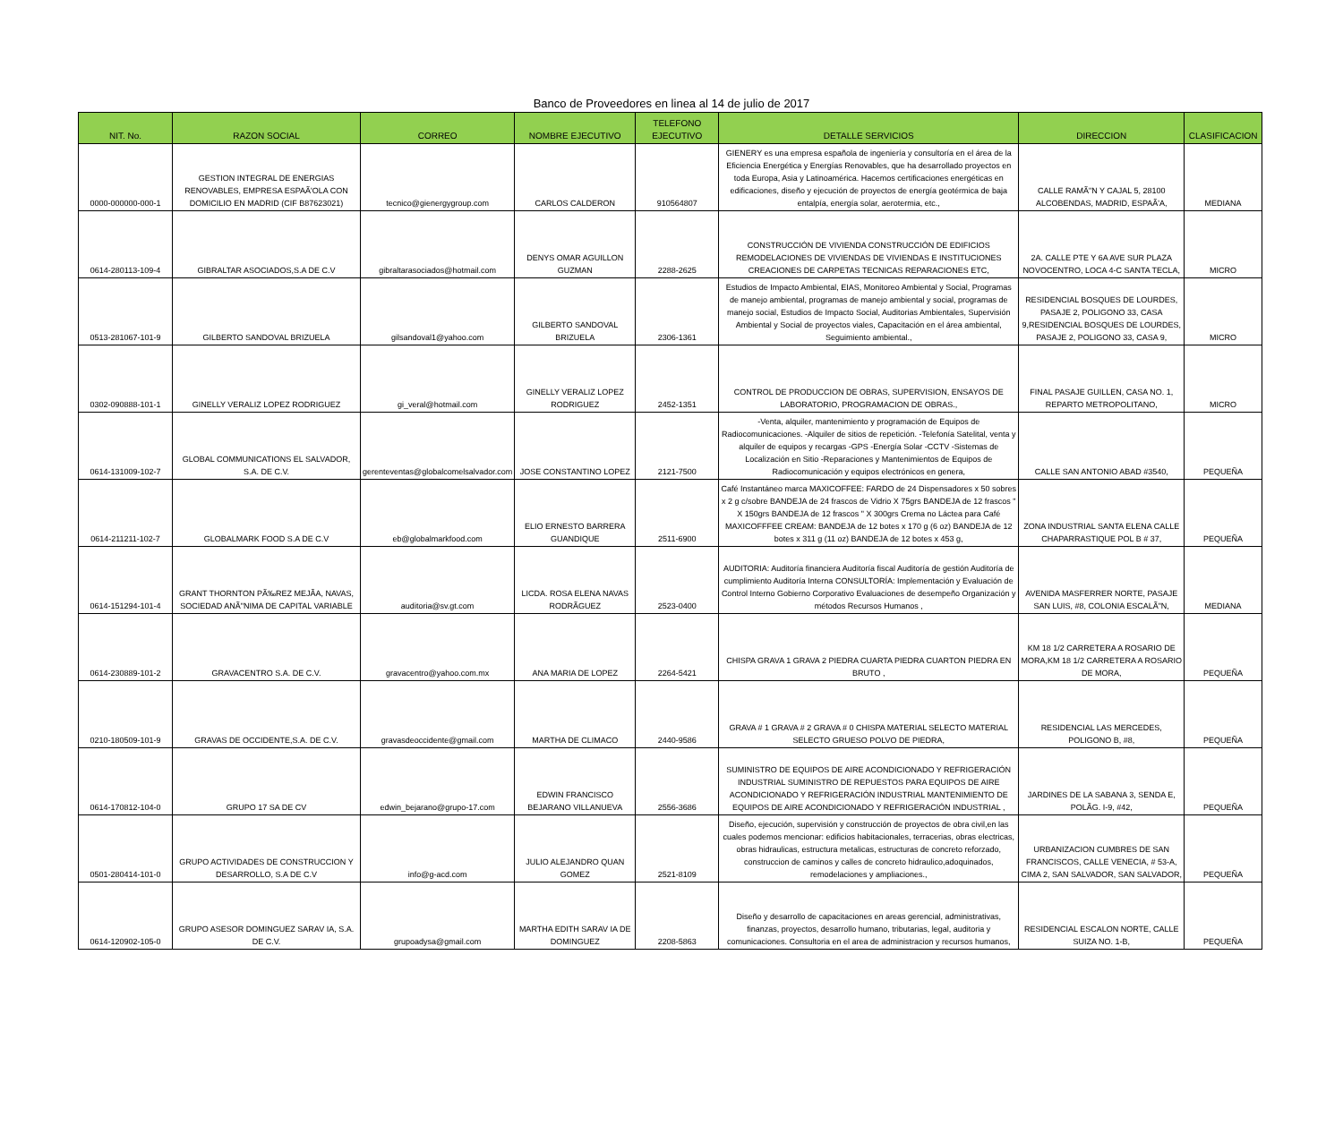Banco de Proveedores en linea al 14 de julio de 2017
| NIT. No. | RAZON SOCIAL | CORREO | NOMBRE EJECUTIVO | TELEFONO EJECUTIVO | DETALLE SERVICIOS | DIRECCION | CLASIFICACION |
| --- | --- | --- | --- | --- | --- | --- | --- |
| 0000-000000-000-1 | GESTION INTEGRAL DE ENERGIAS RENOVABLES, EMPRESA ESPAÃ'OLA CON DOMICILIO EN MADRID (CIF B87623021) | tecnico@gienergygroup.com | CARLOS CALDERON | 910564807 | GIENERY es una empresa española de ingeniería y consultoría en el área de la Eficiencia Energética y Energías Renovables, que ha desarrollado proyectos en toda Europa, Asia y Latinoamérica. Hacemos certificaciones energéticas en edificaciones, diseño y ejecución de proyectos de energía geotérmica de baja entalpía, energía solar, aerotermia, etc., | CALLE RAMÃ"N Y CAJAL 5, 28100 ALCOBENDAS, MADRID, ESPAÃ'A, | MEDIANA |
| 0614-280113-109-4 | GIBRALTAR ASOCIADOS,S.A DE C.V | gibraltarasociados@hotmail.com | DENYS OMAR AGUILLON GUZMAN | 2288-2625 | CONSTRUCCIÓN DE VIVIENDA CONSTRUCCIÓN DE EDIFICIOS REMODELACIONES DE VIVIENDAS DE VIVIENDAS E INSTITUCIONES CREACIONES DE CARPETAS TECNICAS REPARACIONES ETC, | 2A. CALLE PTE Y 6A AVE SUR PLAZA NOVOCENTRO, LOCA 4-C SANTA TECLA, | MICRO |
| 0513-281067-101-9 | GILBERTO SANDOVAL BRIZUELA | gilsandoval1@yahoo.com | GILBERTO SANDOVAL BRIZUELA | 2306-1361 | Estudios de Impacto Ambiental, EIAS, Monitoreo Ambiental y Social, Programas de manejo ambiental, programas de manejo ambiental y social, programas de manejo social, Estudios de Impacto Social, Auditorias Ambientales, Supervisión Ambiental y Social de proyectos viales, Capacitación en el área ambiental, Seguimiento ambiental., | RESIDENCIAL BOSQUES DE LOURDES, PASAJE 2, POLIGONO 33, CASA 9,RESIDENCIAL BOSQUES DE LOURDES, PASAJE 2, POLIGONO 33, CASA 9, | MICRO |
| 0302-090888-101-1 | GINELLY VERALIZ LOPEZ RODRIGUEZ | gi_veral@hotmail.com | GINELLY VERALIZ LOPEZ RODRIGUEZ | 2452-1351 | CONTROL DE PRODUCCION DE OBRAS, SUPERVISION, ENSAYOS DE LABORATORIO, PROGRAMACION DE OBRAS., | FINAL PASAJE GUILLEN, CASA NO. 1, REPARTO METROPOLITANO, | MICRO |
| 0614-131009-102-7 | GLOBAL COMMUNICATIONS EL SALVADOR, S.A. DE C.V. | gerenteventas@globalcomelsalvador.com | JOSE CONSTANTINO LOPEZ | 2121-7500 | -Venta, alquiler, mantenimiento y programación de Equipos de Radiocomunicaciones. -Alquiler de sitios de repetición. -Telefonía Satelital, venta y alquiler de equipos y recargas -GPS -Energía Solar -CCTV -Sistemas de Localización en Sitio -Reparaciones y Mantenimientos de Equipos de Radiocomunicación y equipos electrónicos en genera, | CALLE SAN ANTONIO ABAD #3540, | PEQUEÑA |
| 0614-211211-102-7 | GLOBALMARK FOOD S.A DE C.V | eb@globalmarkfood.com | ELIO ERNESTO BARRERA GUANDIQUE | 2511-6900 | Café Instantáneo marca MAXICOFFEE: FARDO de 24 Dispensadores x 50 sobres x 2 g c/sobre BANDEJA de 24 frascos de Vidrio X 75grs BANDEJA de 12 frascos " X 150grs BANDEJA de 12 frascos " X 300grs Crema no Láctea para Café MAXICOFFFEE CREAM: BANDEJA de 12 botes x 170 g (6 oz) BANDEJA de 12 botes x 311 g (11 oz) BANDEJA de 12 botes x 453 g, | ZONA INDUSTRIAL SANTA ELENA CALLE CHAPARRASTIQUE POL B # 37, | PEQUEÑA |
| 0614-151294-101-4 | GRANT THORNTON PÃ‰REZ MEJÃA, NAVAS, SOCIEDAD ANÃ"NIMA DE CAPITAL VARIABLE | auditoria@sv.gt.com | LICDA. ROSA ELENA NAVAS RODRÃGUEZ | 2523-0400 | AUDITORIA: Auditoría financiera Auditoría fiscal Auditoría de gestión Auditoría de cumplimiento Auditoría Interna CONSULTORÍA: Implementación y Evaluación de Control Interno Gobierno Corporativo Evaluaciones de desempeño Organización y métodos Recursos Humanos , | AVENIDA MASFERRER NORTE, PASAJE SAN LUIS, #8, COLONIA ESCALÃ"N, | MEDIANA |
| 0614-230889-101-2 | GRAVACENTRO S.A. DE C.V. | gravacentro@yahoo.com.mx | ANA MARIA DE LOPEZ | 2264-5421 | CHISPA GRAVA 1 GRAVA 2 PIEDRA CUARTA PIEDRA CUARTON PIEDRA EN BRUTO , | KM 18 1/2 CARRETERA A ROSARIO DE MORA,KM 18 1/2 CARRETERA A ROSARIO DE MORA, | PEQUEÑA |
| 0210-180509-101-9 | GRAVAS DE OCCIDENTE,S.A. DE C.V. | gravasdeoccidente@gmail.com | MARTHA DE CLIMACO | 2440-9586 | GRAVA # 1 GRAVA # 2 GRAVA # 0 CHISPA MATERIAL SELECTO MATERIAL SELECTO GRUESO POLVO DE PIEDRA, | RESIDENCIAL LAS MERCEDES, POLIGONO B, #8, | PEQUEÑA |
| 0614-170812-104-0 | GRUPO 17 SA DE CV | edwin_bejarano@grupo-17.com | EDWIN FRANCISCO BEJARANO VILLANUEVA | 2556-3686 | SUMINISTRO DE EQUIPOS DE AIRE ACONDICIONADO Y REFRIGERACIÓN INDUSTRIAL SUMINISTRO DE REPUESTOS PARA EQUIPOS DE AIRE ACONDICIONADO Y REFRIGERACIÓN INDUSTRIAL MANTENIMIENTO DE EQUIPOS DE AIRE ACONDICIONADO Y REFRIGERACIÓN INDUSTRIAL , | JARDINES DE LA SABANA 3, SENDA E, POLÃG. I-9, #42, | PEQUEÑA |
| 0501-280414-101-0 | GRUPO ACTIVIDADES DE CONSTRUCCION Y DESARROLLO, S.A DE C.V | info@g-acd.com | JULIO ALEJANDRO QUAN GOMEZ | 2521-8109 | Diseño, ejecución, supervisión y construcción de proyectos de obra civil,en las cuales podemos mencionar: edificios habitacionales, terracerias, obras electricas, obras hidraulicas, estructura metalicas, estructuras de concreto reforzado, construccion de caminos y calles de concreto hidraulico,adoquinados, remodelaciones y ampliaciones., | URBANIZACION CUMBRES DE SAN FRANCISCOS, CALLE VENECIA, # 53-A, CIMA 2, SAN SALVADOR, SAN SALVADOR, | PEQUEÑA |
| 0614-120902-105-0 | GRUPO ASESOR DOMINGUEZ SARAV IA, S.A. DE C.V. | grupoadysa@gmail.com | MARTHA EDITH SARAV IA DE DOMINGUEZ | 2208-5863 | Diseño y desarrollo de capacitaciones en areas gerencial, administrativas, finanzas, proyectos, desarrollo humano, tributarias, legal, auditoria y comunicaciones. Consultoria en el area de administracion y recursos humanos, | RESIDENCIAL ESCALON NORTE, CALLE SUIZA NO. 1-B, | PEQUEÑA |